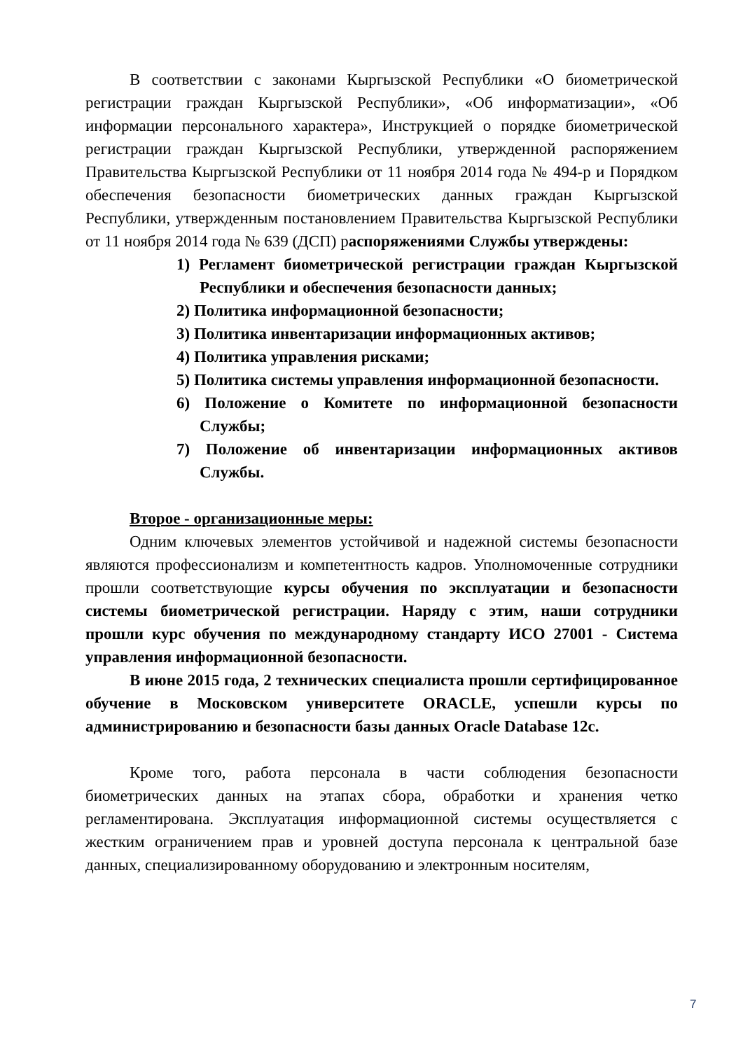В соответствии с законами Кыргызской Республики «О биометрической регистрации граждан Кыргызской Республики», «Об информатизации», «Об информации персонального характера», Инструкцией о порядке биометрической регистрации граждан Кыргызской Республики, утвержденной распоряжением Правительства Кыргызской Республики от 11 ноября 2014 года № 494-р и Порядком обеспечения безопасности биометрических данных граждан Кыргызской Республики, утвержденным постановлением Правительства Кыргызской Республики от 11 ноября 2014 года № 639 (ДСП) распоряжениями Службы утверждены:
1) Регламент биометрической регистрации граждан Кыргызской Республики и обеспечения безопасности данных;
2) Политика информационной безопасности;
3) Политика инвентаризации информационных активов;
4) Политика управления рисками;
5) Политика системы управления информационной безопасности.
6) Положение о Комитете по информационной безопасности Службы;
7) Положение об инвентаризации информационных активов Службы.
Второе - организационные меры:
Одним ключевых элементов устойчивой и надежной системы безопасности являются профессионализм и компетентность кадров. Уполномоченные сотрудники прошли соответствующие курсы обучения по эксплуатации и безопасности системы биометрической регистрации. Наряду с этим, наши сотрудники прошли курс обучения по международному стандарту ИСО 27001 - Система управления информационной безопасности.
В июне 2015 года, 2 технических специалиста прошли сертифицированное обучение в Московском университете ORACLE, успешли курсы по администрированию и безопасности базы данных Oracle Database 12c.
Кроме того, работа персонала в части соблюдения безопасности биометрических данных на этапах сбора, обработки и хранения четко регламентирована. Эксплуатация информационной системы осуществляется с жестким ограничением прав и уровней доступа персонала к центральной базе данных, специализированному оборудованию и электронным носителям,
7